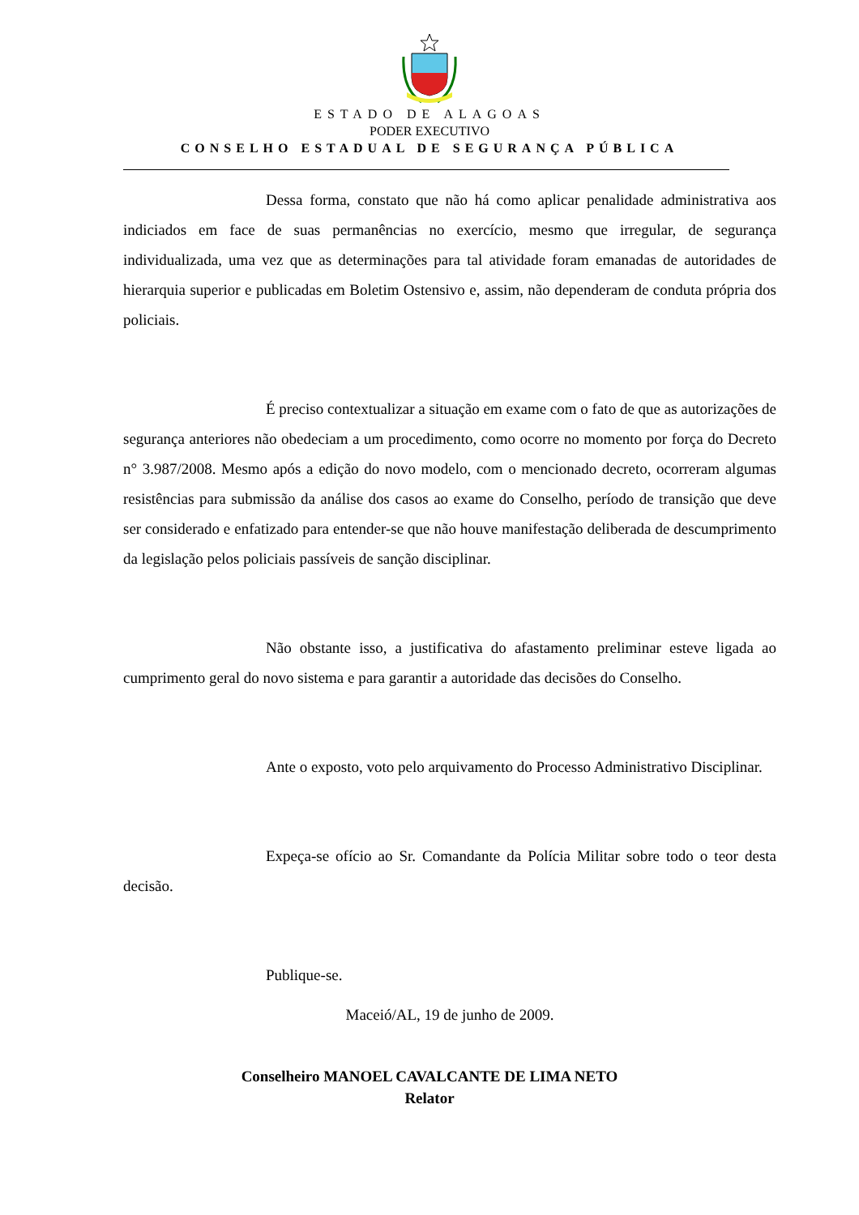ESTADO DE ALAGOAS
PODER EXECUTIVO
CONSELHO ESTADUAL DE SEGURANÇA PÚBLICA
Dessa forma, constato que não há como aplicar penalidade administrativa aos indiciados em face de suas permanências no exercício, mesmo que irregular, de segurança individualizada, uma vez que as determinações para tal atividade foram emanadas de autoridades de hierarquia superior e publicadas em Boletim Ostensivo e, assim, não dependeram de conduta própria dos policiais.
É preciso contextualizar a situação em exame com o fato de que as autorizações de segurança anteriores não obedeciam a um procedimento, como ocorre no momento por força do Decreto n° 3.987/2008. Mesmo após a edição do novo modelo, com o mencionado decreto, ocorreram algumas resistências para submissão da análise dos casos ao exame do Conselho, período de transição que deve ser considerado e enfatizado para entender-se que não houve manifestação deliberada de descumprimento da legislação pelos policiais passíveis de sanção disciplinar.
Não obstante isso, a justificativa do afastamento preliminar esteve ligada ao cumprimento geral do novo sistema e para garantir a autoridade das decisões do Conselho.
Ante o exposto, voto pelo arquivamento do Processo Administrativo Disciplinar.
Expeça-se ofício ao Sr. Comandante da Polícia Militar sobre todo o teor desta decisão.
Publique-se.
Maceió/AL, 19 de junho de 2009.
Conselheiro MANOEL CAVALCANTE DE LIMA NETO
Relator